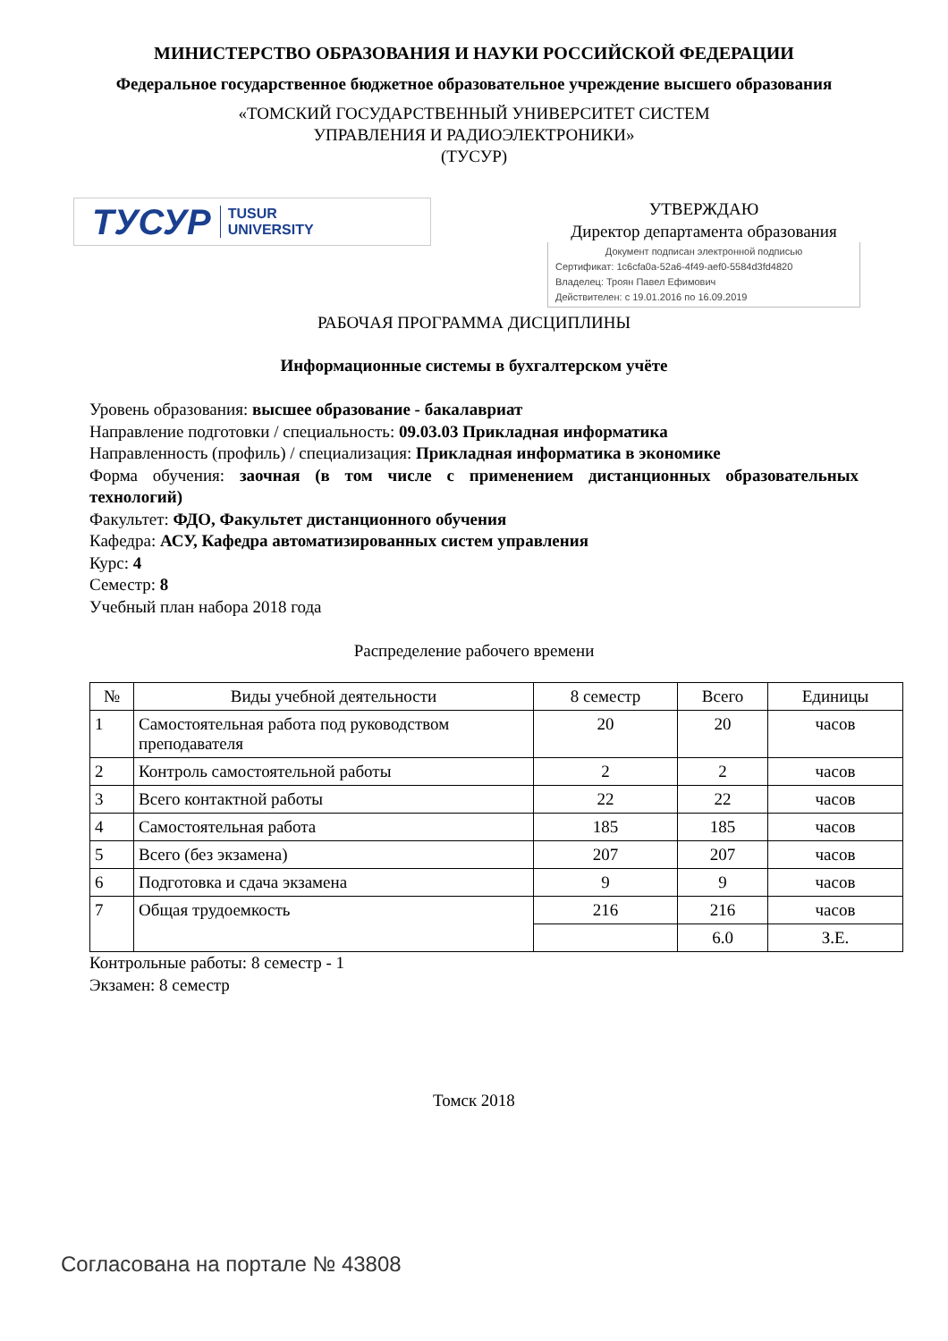МИНИСТЕРСТВО ОБРАЗОВАНИЯ И НАУКИ РОССИЙСКОЙ ФЕДЕРАЦИИ
Федеральное государственное бюджетное образовательное учреждение высшего образования
«ТОМСКИЙ ГОСУДАРСТВЕННЫЙ УНИВЕРСИТЕТ СИСТЕМ
УПРАВЛЕНИЯ И РАДИОЭЛЕКТРОНИКИ»
(ТУСУР)
ТУСУР TUSUR
UNIVERSITY
УТВЕРЖДАЮ
Директор департамента образования
Документ подписан электронной подписью
Сертификат: 1c6cfa0a-52a6-4f49-aef0-5584d3fd4820
Владелец: Троян Павел Ефимович
Действителен: с 19.01.2016 по 16.09.2019
РАБОЧАЯ ПРОГРАММА ДИСЦИПЛИНЫ
Информационные системы в бухгалтерском учёте
Уровень образования: высшее образование - бакалавриат
Направление подготовки / специальность: 09.03.03 Прикладная информатика
Направленность (профиль) / специализация: Прикладная информатика в экономике
Форма обучения: заочная (в том числе с применением дистанционных образовательных технологий)
Факультет: ФДО, Факультет дистанционного обучения
Кафедра: АСУ, Кафедра автоматизированных систем управления
Курс: 4
Семестр: 8
Учебный план набора 2018 года
Распределение рабочего времени
| № | Виды учебной деятельности | 8 семестр | Всего | Единицы |
| --- | --- | --- | --- | --- |
| 1 | Самостоятельная работа под руководством преподавателя | 20 | 20 | часов |
| 2 | Контроль самостоятельной работы | 2 | 2 | часов |
| 3 | Всего контактной работы | 22 | 22 | часов |
| 4 | Самостоятельная работа | 185 | 185 | часов |
| 5 | Всего (без экзамена) | 207 | 207 | часов |
| 6 | Подготовка и сдача экзамена | 9 | 9 | часов |
| 7 | Общая трудоемкость | 216 | 216 | часов |
| | | | 6.0 | З.Е. |
Контрольные работы: 8 семестр - 1
Экзамен: 8 семестр
Томск 2018
Согласована на портале № 43808